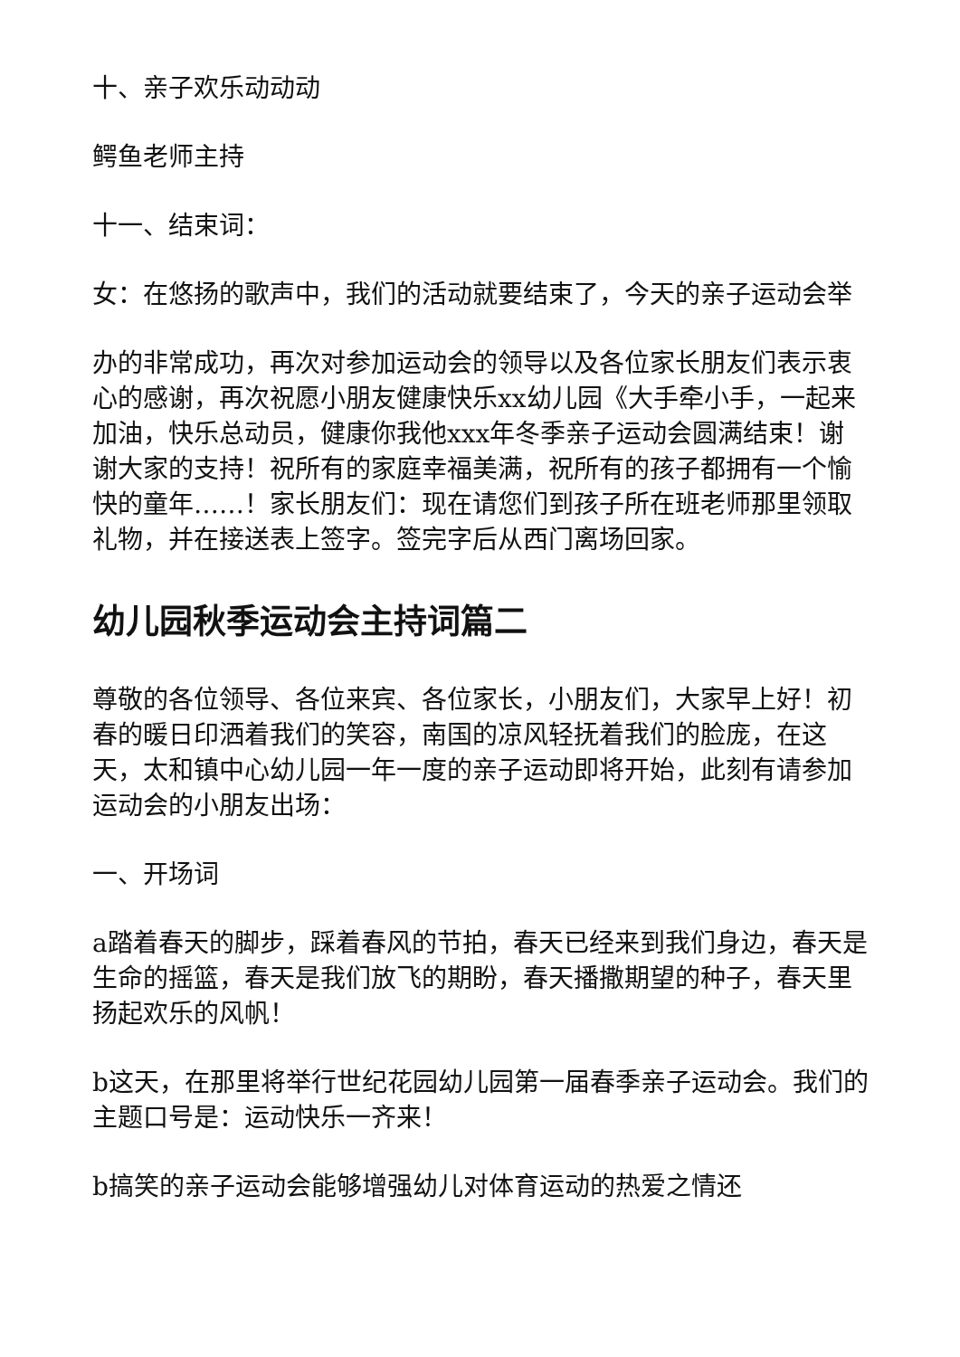十、亲子欢乐动动动
鳄鱼老师主持
十一、结束词：
女：在悠扬的歌声中，我们的活动就要结束了，今天的亲子运动会举
办的非常成功，再次对参加运动会的领导以及各位家长朋友们表示衷心的感谢，再次祝愿小朋友健康快乐xx幼儿园《大手牵小手，一起来加油，快乐总动员，健康你我他xxx年冬季亲子运动会圆满结束！谢谢大家的支持！祝所有的家庭幸福美满，祝所有的孩子都拥有一个愉快的童年……！家长朋友们：现在请您们到孩子所在班老师那里领取礼物，并在接送表上签字。签完字后从西门离场回家。
幼儿园秋季运动会主持词篇二
尊敬的各位领导、各位来宾、各位家长，小朋友们，大家早上好！初春的暖日印洒着我们的笑容，南国的凉风轻抚着我们的脸庞，在这天，太和镇中心幼儿园一年一度的亲子运动即将开始，此刻有请参加运动会的小朋友出场：
一、开场词
a踏着春天的脚步，踩着春风的节拍，春天已经来到我们身边，春天是生命的摇篮，春天是我们放飞的期盼，春天播撒期望的种子，春天里扬起欢乐的风帆！
b这天，在那里将举行世纪花园幼儿园第一届春季亲子运动会。我们的主题口号是：运动快乐一齐来！
b搞笑的亲子运动会能够增强幼儿对体育运动的热爱之情还